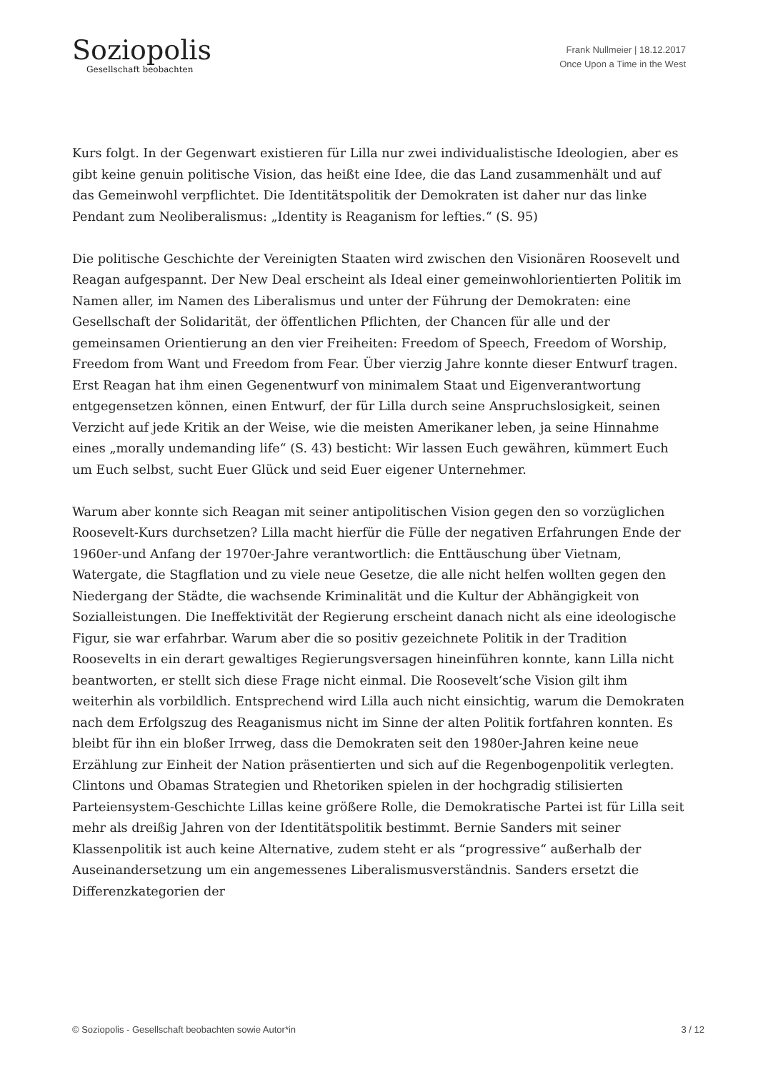Soziopolis
Gesellschaft beobachten
Frank Nullmeier | 18.12.2017
Once Upon a Time in the West
Kurs folgt. In der Gegenwart existieren für Lilla nur zwei individualistische Ideologien, aber es gibt keine genuin politische Vision, das heißt eine Idee, die das Land zusammenhält und auf das Gemeinwohl verpflichtet. Die Identitätspolitik der Demokraten ist daher nur das linke Pendant zum Neoliberalismus: „Identity is Reaganism for lefties.“ (S. 95)
Die politische Geschichte der Vereinigten Staaten wird zwischen den Visionären Roosevelt und Reagan aufgespannt. Der New Deal erscheint als Ideal einer gemeinwohlorientierten Politik im Namen aller, im Namen des Liberalismus und unter der Führung der Demokraten: eine Gesellschaft der Solidarität, der öffentlichen Pflichten, der Chancen für alle und der gemeinsamen Orientierung an den vier Freiheiten: Freedom of Speech, Freedom of Worship, Freedom from Want und Freedom from Fear. Über vierzig Jahre konnte dieser Entwurf tragen. Erst Reagan hat ihm einen Gegenentwurf von minimalem Staat und Eigenverantwortung entgegensetzen können, einen Entwurf, der für Lilla durch seine Anspruchslosigkeit, seinen Verzicht auf jede Kritik an der Weise, wie die meisten Amerikaner leben, ja seine Hinnahme eines „morally undemanding life“ (S. 43) besticht: Wir lassen Euch gewähren, kümmert Euch um Euch selbst, sucht Euer Glück und seid Euer eigener Unternehmer.
Warum aber konnte sich Reagan mit seiner antipolitischen Vision gegen den so vorzüglichen Roosevelt-Kurs durchsetzen? Lilla macht hierfür die Fülle der negativen Erfahrungen Ende der 1960er-und Anfang der 1970er-Jahre verantwortlich: die Enttäuschung über Vietnam, Watergate, die Stagflation und zu viele neue Gesetze, die alle nicht helfen wollten gegen den Niedergang der Städte, die wachsende Kriminalität und die Kultur der Abhängigkeit von Sozialleistungen. Die Ineffektivität der Regierung erscheint danach nicht als eine ideologische Figur, sie war erfahrbar. Warum aber die so positiv gezeichnete Politik in der Tradition Roosevelts in ein derart gewaltiges Regierungsversagen hineinführen konnte, kann Lilla nicht beantworten, er stellt sich diese Frage nicht einmal. Die Roosevelt‘sche Vision gilt ihm weiterhin als vorbildlich. Entsprechend wird Lilla auch nicht einsichtig, warum die Demokraten nach dem Erfolgszug des Reaganismus nicht im Sinne der alten Politik fortfahren konnten. Es bleibt für ihn ein bloßer Irrweg, dass die Demokraten seit den 1980er-Jahren keine neue Erzählung zur Einheit der Nation präsentierten und sich auf die Regenbogenpolitik verlegten. Clintons und Obamas Strategien und Rhetoriken spielen in der hochgradig stilisierten Parteiensystem-Geschichte Lillas keine größere Rolle, die Demokratische Partei ist für Lilla seit mehr als dreißig Jahren von der Identitätspolitik bestimmt. Bernie Sanders mit seiner Klassenpolitik ist auch keine Alternative, zudem steht er als “progressive“ außerhalb der Auseinandersetzung um ein angemessenes Liberalismusverständnis. Sanders ersetzt die Differenzkategorien der
© Soziopolis - Gesellschaft beobachten sowie Autor*in 3 / 12